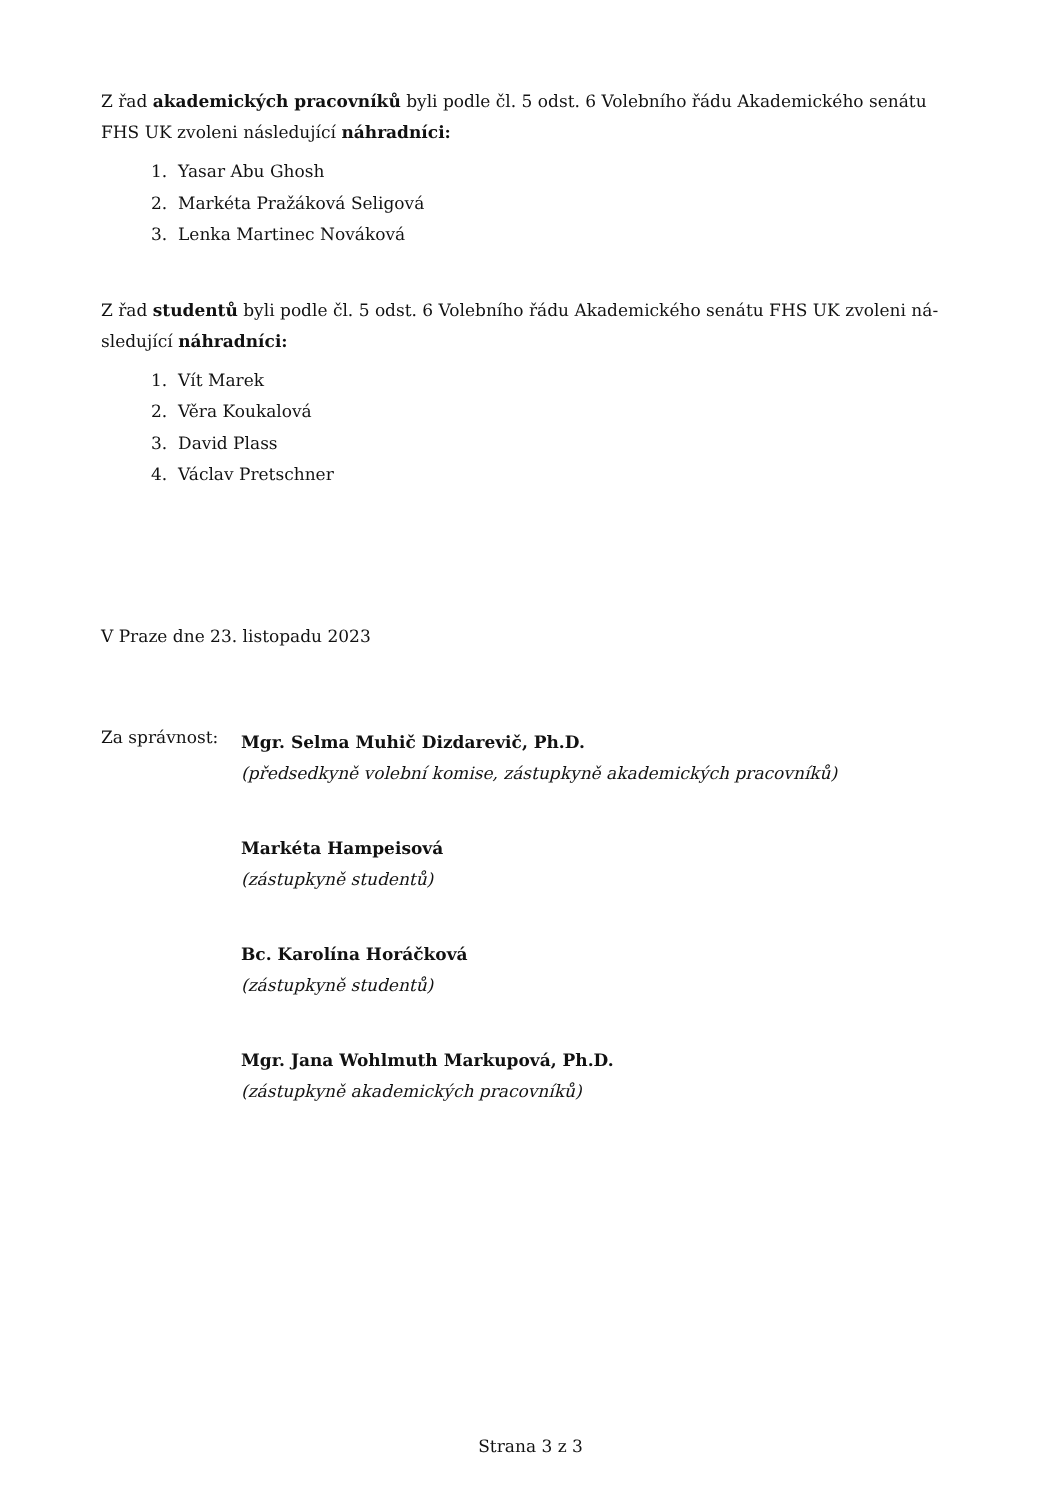Z řad akademických pracovníků byli podle čl. 5 odst. 6 Volebního řádu Akademického senátu FHS UK zvoleni následující náhradníci:
1. Yasar Abu Ghosh
2. Markéta Pražáková Seligová
3. Lenka Martinec Nováková
Z řad studentů byli podle čl. 5 odst. 6 Volebního řádu Akademického senátu FHS UK zvoleni ná-sledující náhradníci:
1. Vít Marek
2. Věra Koukalová
3. David Plass
4. Václav Pretschner
V Praze dne 23. listopadu 2023
Za správnost:
Mgr. Selma Muhič Dizdarevič, Ph.D.
(předsedkyně volební komise, zástupkyně akademických pracovníků)
Markéta Hampeisová
(zástupkyně studentů)
Bc. Karolína Horáčková
(zástupkyně studentů)
Mgr. Jana Wohlmuth Markupová, Ph.D.
(zástupkyně akademických pracovníků)
Strana 3 z 3